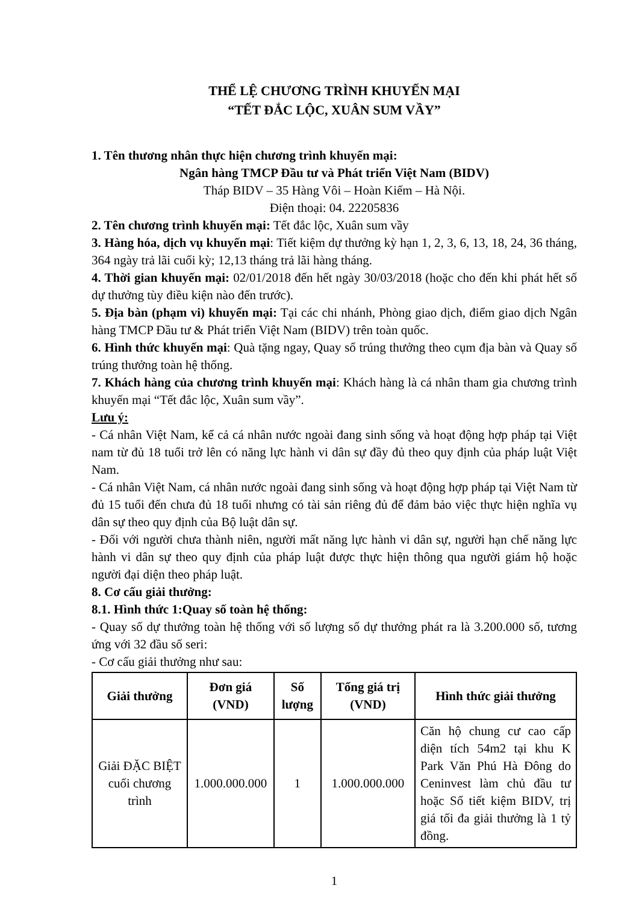THỂ LỆ CHƯƠNG TRÌNH KHUYẾN MẠI
“TẾT ĐẮC LỘC, XUÂN SUM VẦY”
1. Tên thương nhân thực hiện chương trình khuyến mại:
Ngân hàng TMCP Đầu tư và Phát triển Việt Nam (BIDV)
Tháp BIDV – 35 Hàng Vôi – Hoàn Kiếm – Hà Nội.
Điện thoại: 04. 22205836
2. Tên chương trình khuyến mại: Tết đắc lộc, Xuân sum vầy
3. Hàng hóa, dịch vụ khuyến mại: Tiết kiệm dự thưởng kỳ hạn 1, 2, 3, 6, 13, 18, 24, 36 tháng, 364 ngày trả lãi cuối kỳ; 12,13 tháng trả lãi hàng tháng.
4. Thời gian khuyến mại: 02/01/2018 đến hết ngày 30/03/2018 (hoặc cho đến khi phát hết số dự thưởng tùy điều kiện nào đến trước).
5. Địa bàn (phạm vi) khuyến mại: Tại các chi nhánh, Phòng giao dịch, điểm giao dịch Ngân hàng TMCP Đầu tư & Phát triển Việt Nam (BIDV) trên toàn quốc.
6. Hình thức khuyến mại: Quà tặng ngay, Quay số trúng thưởng theo cụm địa bàn và Quay số trúng thưởng toàn hệ thống.
7. Khách hàng của chương trình khuyến mại: Khách hàng là cá nhân tham gia chương trình khuyến mại “Tết đắc lộc, Xuân sum vầy”.
Lưu ý:
- Cá nhân Việt Nam, kể cả cá nhân nước ngoài đang sinh sống và hoạt động hợp pháp tại Việt nam từ đủ 18 tuổi trở lên có năng lực hành vi dân sự đầy đủ theo quy định của pháp luật Việt Nam.
- Cá nhân Việt Nam, cá nhân nước ngoài đang sinh sống và hoạt động hợp pháp tại Việt Nam từ đủ 15 tuổi đến chưa đủ 18 tuổi nhưng có tài sản riêng đủ để đảm bảo việc thực hiện nghĩa vụ dân sự theo quy định của Bộ luật dân sự.
- Đối với người chưa thành niên, người mất năng lực hành vi dân sự, người hạn chế năng lực hành vi dân sự theo quy định của pháp luật được thực hiện thông qua người giám hộ hoặc người đại diện theo pháp luật.
8. Cơ cấu giải thưởng:
8.1. Hình thức 1:Quay số toàn hệ thống:
- Quay số dự thưởng toàn hệ thống với số lượng số dự thưởng phát ra là 3.200.000 số, tương ứng với 32 đầu số seri:
- Cơ cấu giải thưởng như sau:
| Giải thưởng | Đơn giá (VND) | Số lượng | Tổng giá trị (VND) | Hình thức giải thưởng |
| --- | --- | --- | --- | --- |
| Giải ĐẶC BIỆT cuối chương trình | 1.000.000.000 | 1 | 1.000.000.000 | Căn hộ chung cư cao cấp diện tích 54m2 tại khu K Park Văn Phú Hà Đông do Ceninvest làm chủ đầu tư hoặc Sổ tiết kiệm BIDV, trị giá tối đa giải thưởng là 1 tỷ đồng. |
1